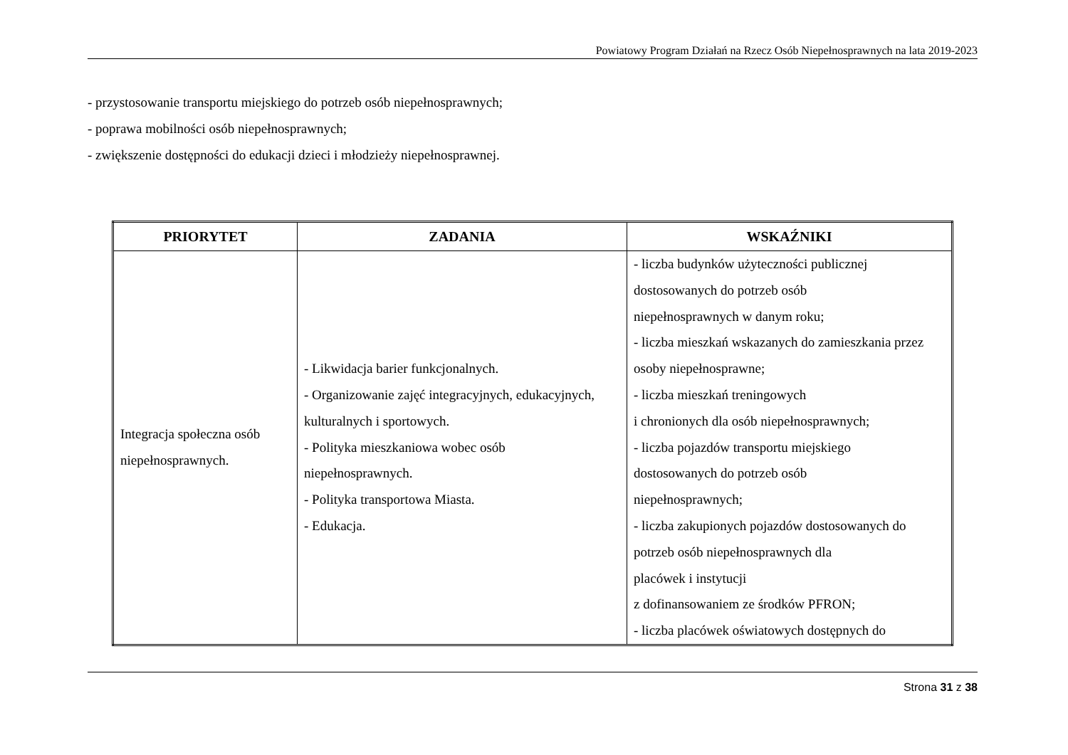Powiatowy Program Działań na Rzecz Osób Niepełnosprawnych na lata 2019-2023
- przystosowanie transportu miejskiego do potrzeb osób niepełnosprawnych;
- poprawa mobilności osób niepełnosprawnych;
- zwiększenie dostępności do edukacji dzieci i młodzieży niepełnosprawnej.
| PRIORYTET | ZADANIA | WSKAŹNIKI |
| --- | --- | --- |
| Integracja społeczna osób niepełnosprawnych. | - Likwidacja barier funkcjonalnych. - Organizowanie zajęć integracyjnych, edukacyjnych, kulturalnych i sportowych. - Polityka mieszkaniowa wobec osób niepełnosprawnych. - Polityka transportowa Miasta. - Edukacja. | - liczba budynków użyteczności publicznej dostosowanych do potrzeb osób niepełnosprawnych w danym roku; - liczba mieszkań wskazanych do zamieszkania przez osoby niepełnosprawne; - liczba mieszkań treningowych i chronionych dla osób niepełnosprawnych; - liczba pojazdów transportu miejskiego dostosowanych do potrzeb osób niepełnosprawnych; - liczba zakupionych pojazdów dostosowanych do potrzeb osób niepełnosprawnych dla placówek i instytucji z dofinansowaniem ze środków PFRON; - liczba placówek oświatowych dostępnych do |
Strona 31 z 38